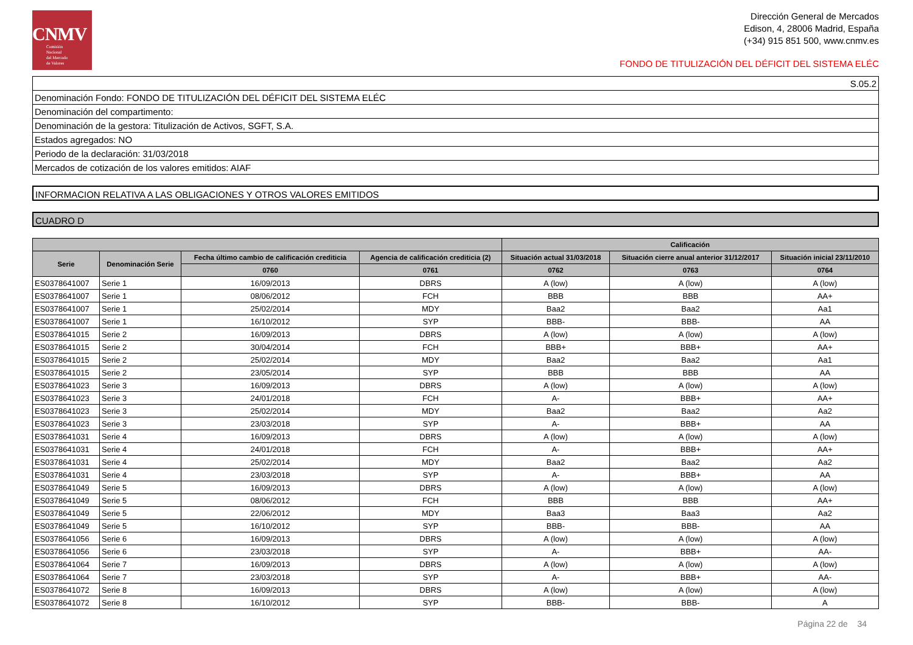CNMV
Comisión
Nacional
del Mercado
de Valores
Dirección General de Mercados
Edison, 4, 28006 Madrid, España
(+34) 915 851 500, www.cnmv.es
FONDO DE TITULIZACIÓN DEL DÉFICIT DEL SISTEMA ELÉC
| S.05.2 |
| Denominación Fondo: FONDO DE TITULIZACIÓN DEL DÉFICIT DEL SISTEMA ELÉC |
| Denominación del compartimento: |
| Denominación de la gestora: Titulización de Activos, SGFT, S.A. |
| Estados agregados: NO |
| Periodo de la declaración: 31/03/2018 |
| Mercados de cotización de los valores emitidos: AIAF |
INFORMACION RELATIVA A LAS OBLIGACIONES Y OTROS VALORES EMITIDOS
CUADRO D
| | | | | Calificación | | |
| --- | --- | --- | --- | --- | --- | --- |
| Serie | Denominación Serie | Fecha último cambio de calificación crediticia | Agencia de calificación crediticia (2) | Situación actual 31/03/2018 | Situación cierre anual anterior 31/12/2017 | Situación inicial 23/11/2010 |
| | | 0760 | 0761 | 0762 | 0763 | 0764 |
| ES0378641007 | Serie 1 | 16/09/2013 | DBRS | A (low) | A (low) | A (low) |
| ES0378641007 | Serie 1 | 08/06/2012 | FCH | BBB | BBB | AA+ |
| ES0378641007 | Serie 1 | 25/02/2014 | MDY | Baa2 | Baa2 | Aa1 |
| ES0378641007 | Serie 1 | 16/10/2012 | SYP | BBB- | BBB- | AA |
| ES0378641015 | Serie 2 | 16/09/2013 | DBRS | A (low) | A (low) | A (low) |
| ES0378641015 | Serie 2 | 30/04/2014 | FCH | BBB+ | BBB+ | AA+ |
| ES0378641015 | Serie 2 | 25/02/2014 | MDY | Baa2 | Baa2 | Aa1 |
| ES0378641015 | Serie 2 | 23/05/2014 | SYP | BBB | BBB | AA |
| ES0378641023 | Serie 3 | 16/09/2013 | DBRS | A (low) | A (low) | A (low) |
| ES0378641023 | Serie 3 | 24/01/2018 | FCH | A- | BBB+ | AA+ |
| ES0378641023 | Serie 3 | 25/02/2014 | MDY | Baa2 | Baa2 | Aa2 |
| ES0378641023 | Serie 3 | 23/03/2018 | SYP | A- | BBB+ | AA |
| ES0378641031 | Serie 4 | 16/09/2013 | DBRS | A (low) | A (low) | A (low) |
| ES0378641031 | Serie 4 | 24/01/2018 | FCH | A- | BBB+ | AA+ |
| ES0378641031 | Serie 4 | 25/02/2014 | MDY | Baa2 | Baa2 | Aa2 |
| ES0378641031 | Serie 4 | 23/03/2018 | SYP | A- | BBB+ | AA |
| ES0378641049 | Serie 5 | 16/09/2013 | DBRS | A (low) | A (low) | A (low) |
| ES0378641049 | Serie 5 | 08/06/2012 | FCH | BBB | BBB | AA+ |
| ES0378641049 | Serie 5 | 22/06/2012 | MDY | Baa3 | Baa3 | Aa2 |
| ES0378641049 | Serie 5 | 16/10/2012 | SYP | BBB- | BBB- | AA |
| ES0378641056 | Serie 6 | 16/09/2013 | DBRS | A (low) | A (low) | A (low) |
| ES0378641056 | Serie 6 | 23/03/2018 | SYP | A- | BBB+ | AA- |
| ES0378641064 | Serie 7 | 16/09/2013 | DBRS | A (low) | A (low) | A (low) |
| ES0378641064 | Serie 7 | 23/03/2018 | SYP | A- | BBB+ | AA- |
| ES0378641072 | Serie 8 | 16/09/2013 | DBRS | A (low) | A (low) | A (low) |
| ES0378641072 | Serie 8 | 16/10/2012 | SYP | BBB- | BBB- | A |
Página 22 de 34